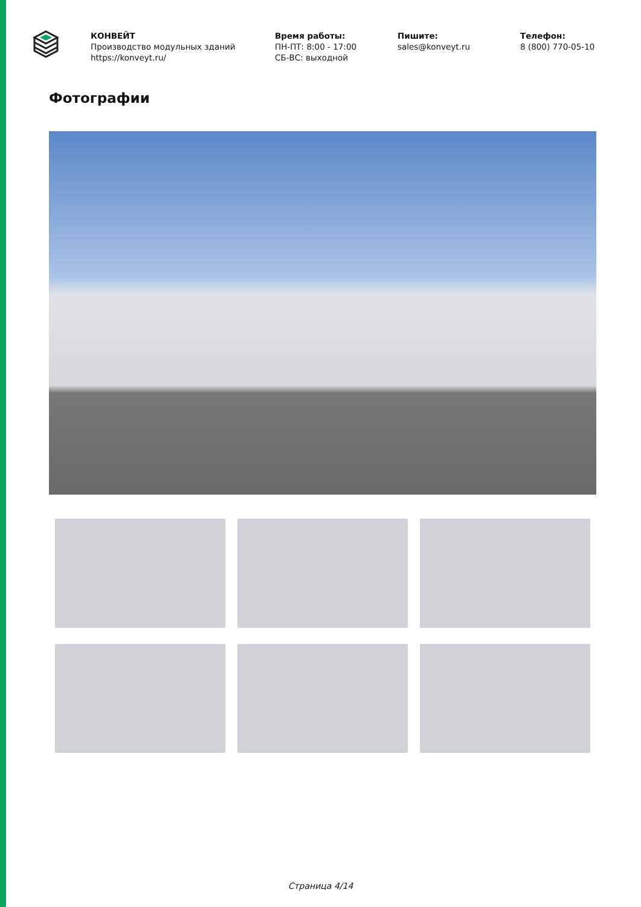КОНВЕЙТ
Производство модульных зданий
https://konveyt.ru/
Время работы:
ПН-ПТ: 8:00 - 17:00
СБ-ВС: выходной
Пишите:
sales@konveyt.ru
Телефон:
8 (800) 770-05-10
Фотографии
Страница 4/14